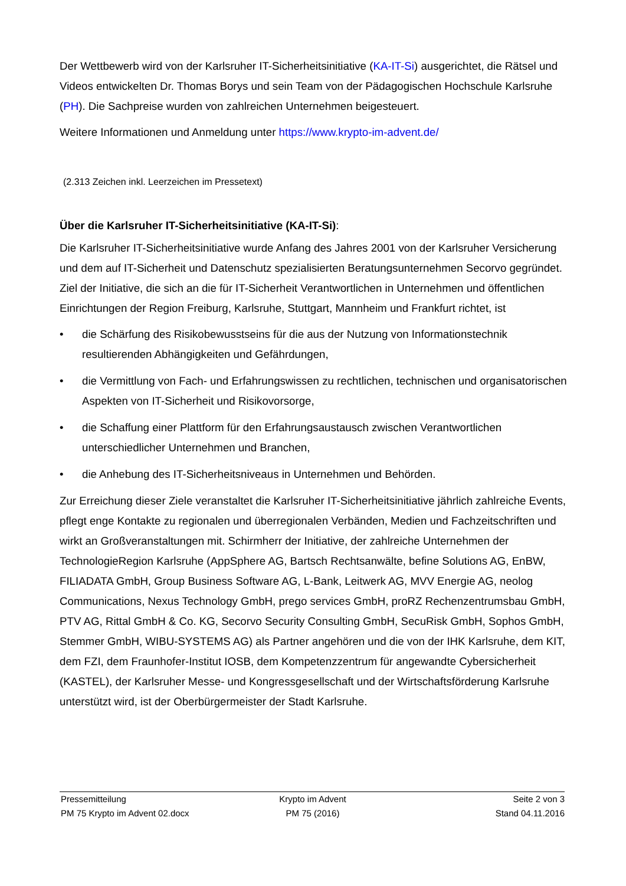Der Wettbewerb wird von der Karlsruher IT-Sicherheitsinitiative (KA-IT-Si) ausgerichtet, die Rätsel und Videos entwickelten Dr. Thomas Borys und sein Team von der Pädagogischen Hochschule Karlsruhe (PH). Die Sachpreise wurden von zahlreichen Unternehmen beigesteuert.
Weitere Informationen und Anmeldung unter https://www.krypto-im-advent.de/
(2.313 Zeichen inkl. Leerzeichen im Pressetext)
Über die Karlsruher IT-Sicherheitsinitiative (KA-IT-Si):
Die Karlsruher IT-Sicherheitsinitiative wurde Anfang des Jahres 2001 von der Karlsruher Versicherung und dem auf IT-Sicherheit und Datenschutz spezialisierten Beratungsunternehmen Secorvo gegründet. Ziel der Initiative, die sich an die für IT-Sicherheit Verantwortlichen in Unternehmen und öffentlichen Einrichtungen der Region Freiburg, Karlsruhe, Stuttgart, Mannheim und Frankfurt richtet, ist
• die Schärfung des Risikobewusstseins für die aus der Nutzung von Informationstechnik resultierenden Abhängigkeiten und Gefährdungen,
• die Vermittlung von Fach- und Erfahrungswissen zu rechtlichen, technischen und organisatorischen Aspekten von IT-Sicherheit und Risikovorsorge,
• die Schaffung einer Plattform für den Erfahrungsaustausch zwischen Verantwortlichen unterschiedlicher Unternehmen und Branchen,
• die Anhebung des IT-Sicherheitsniveaus in Unternehmen und Behörden.
Zur Erreichung dieser Ziele veranstaltet die Karlsruher IT-Sicherheitsinitiative jährlich zahlreiche Events, pflegt enge Kontakte zu regionalen und überregionalen Verbänden, Medien und Fachzeitschriften und wirkt an Großveranstaltungen mit. Schirmherr der Initiative, der zahlreiche Unternehmen der TechnologieRegion Karlsruhe (AppSphere AG, Bartsch Rechtsanwälte, befine Solutions AG, EnBW, FILIADATA GmbH, Group Business Software AG, L-Bank, Leitwerk AG, MVV Energie AG, neolog Communications, Nexus Technology GmbH, prego services GmbH, proRZ Rechenzentrumsbau GmbH, PTV AG, Rittal GmbH & Co. KG, Secorvo Security Consulting GmbH, SecuRisk GmbH, Sophos GmbH, Stemmer GmbH, WIBU-SYSTEMS AG) als Partner angehören und die von der IHK Karlsruhe, dem KIT, dem FZI, dem Fraunhofer-Institut IOSB, dem Kompetenzzentrum für angewandte Cybersicherheit (KASTEL), der Karlsruher Messe- und Kongressgesellschaft und der Wirtschaftsförderung Karlsruhe unterstützt wird, ist der Oberbürgermeister der Stadt Karlsruhe.
Pressemitteilung Krypto im Advent Seite 2 von 3
PM 75 Krypto im Advent 02.docx PM 75 (2016) Stand 04.11.2016